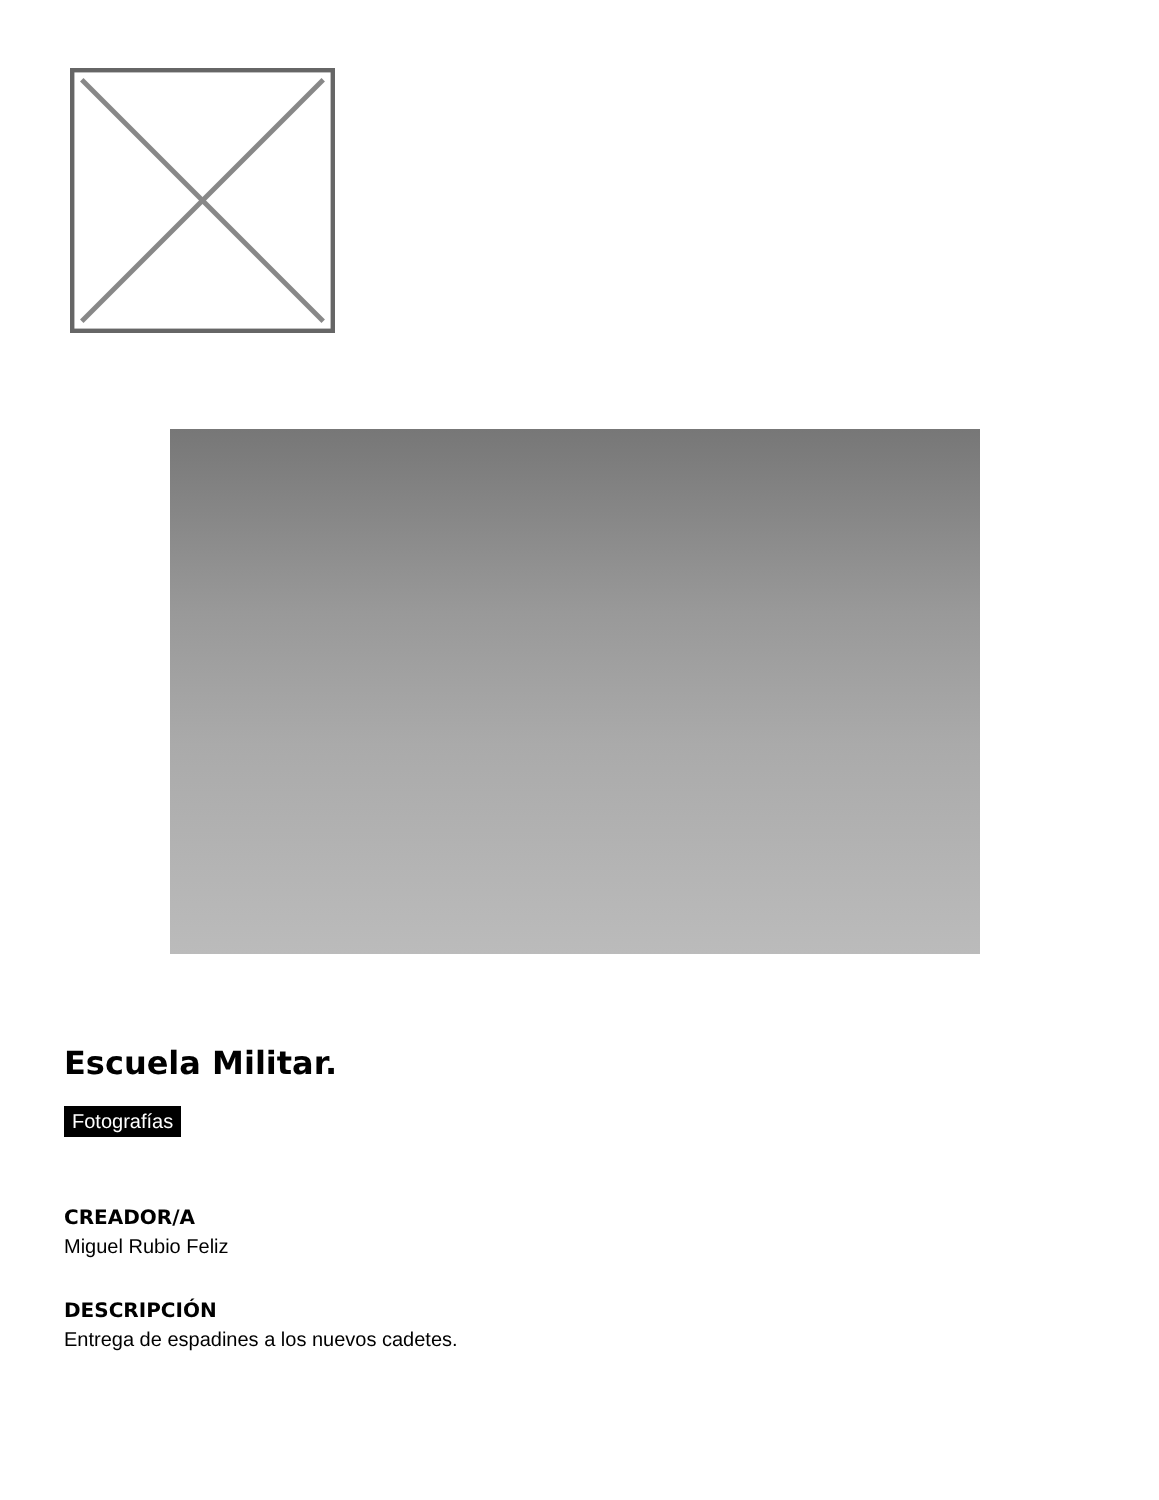Escuela Militar.
Fotografías
CREADOR/A
Miguel Rubio Feliz
DESCRIPCIÓN
Entrega de espadines a los nuevos cadetes.